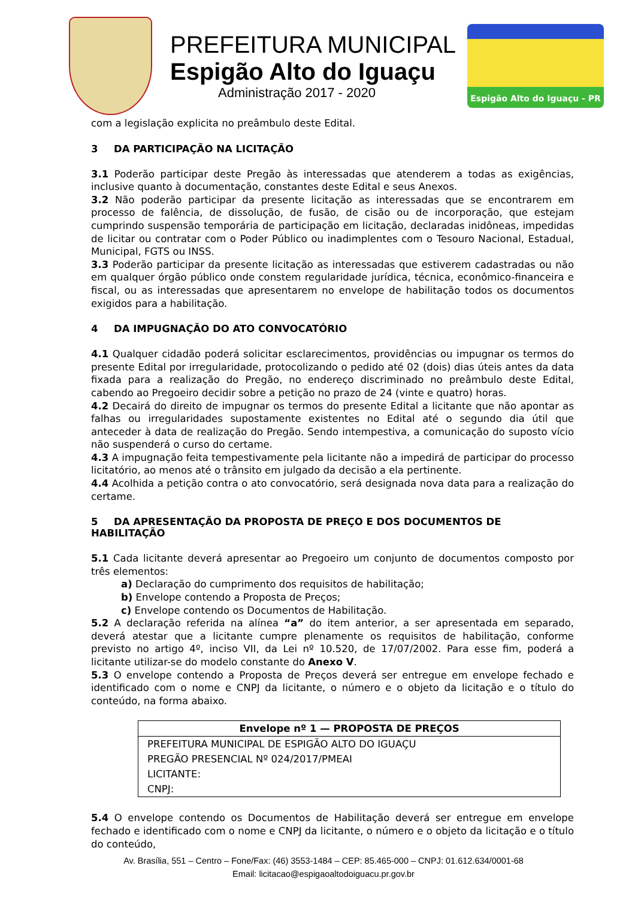PREFEITURA MUNICIPAL
Espigão Alto do Iguaçu
Administração 2017 - 2020
Espigão Alto do Iguaçu - PR
com a legislação explicita no preâmbulo deste Edital.
3 DA PARTICIPAÇÃO NA LICITAÇÃO
3.1 Poderão participar deste Pregão às interessadas que atenderem a todas as exigências, inclusive quanto à documentação, constantes deste Edital e seus Anexos.
3.2 Não poderão participar da presente licitação as interessadas que se encontrarem em processo de falência, de dissolução, de fusão, de cisão ou de incorporação, que estejam cumprindo suspensão temporária de participação em licitação, declaradas inidôneas, impedidas de licitar ou contratar com o Poder Público ou inadimplentes com o Tesouro Nacional, Estadual, Municipal, FGTS ou INSS.
3.3 Poderão participar da presente licitação as interessadas que estiverem cadastradas ou não em qualquer órgão público onde constem regularidade jurídica, técnica, econômico-financeira e fiscal, ou as interessadas que apresentarem no envelope de habilitação todos os documentos exigidos para a habilitação.
4 DA IMPUGNAÇÃO DO ATO CONVOCATÓRIO
4.1 Qualquer cidadão poderá solicitar esclarecimentos, providências ou impugnar os termos do presente Edital por irregularidade, protocolizando o pedido até 02 (dois) dias úteis antes da data fixada para a realização do Pregão, no endereço discriminado no preâmbulo deste Edital, cabendo ao Pregoeiro decidir sobre a petição no prazo de 24 (vinte e quatro) horas.
4.2 Decairá do direito de impugnar os termos do presente Edital a licitante que não apontar as falhas ou irregularidades supostamente existentes no Edital até o segundo dia útil que anteceder à data de realização do Pregão. Sendo intempestiva, a comunicação do suposto vício não suspenderá o curso do certame.
4.3 A impugnação feita tempestivamente pela licitante não a impedirá de participar do processo licitatório, ao menos até o trânsito em julgado da decisão a ela pertinente.
4.4 Acolhida a petição contra o ato convocatório, será designada nova data para a realização do certame.
5 DA APRESENTAÇÃO DA PROPOSTA DE PREÇO E DOS DOCUMENTOS DE HABILITAÇÃO
5.1 Cada licitante deverá apresentar ao Pregoeiro um conjunto de documentos composto por três elementos:
a) Declaração do cumprimento dos requisitos de habilitação;
b) Envelope contendo a Proposta de Preços;
c) Envelope contendo os Documentos de Habilitação.
5.2 A declaração referida na alínea “a” do item anterior, a ser apresentada em separado, deverá atestar que a licitante cumpre plenamente os requisitos de habilitação, conforme previsto no artigo 4º, inciso VII, da Lei nº 10.520, de 17/07/2002. Para esse fim, poderá a licitante utilizar-se do modelo constante do Anexo V.
5.3 O envelope contendo a Proposta de Preços deverá ser entregue em envelope fechado e identificado com o nome e CNPJ da licitante, o número e o objeto da licitação e o título do conteúdo, na forma abaixo.
| Envelope nº 1 — PROPOSTA DE PREÇOS |
| --- |
| PREFEITURA MUNICIPAL DE ESPIGÃO ALTO DO IGUAÇU |
| PREGÃO PRESENCIAL Nº 024/2017/PMEAI |
| LICITANTE: |
| CNPJ: |
5.4 O envelope contendo os Documentos de Habilitação deverá ser entregue em envelope fechado e identificado com o nome e CNPJ da licitante, o número e o objeto da licitação e o título do conteúdo,
Av. Brasília, 551 – Centro – Fone/Fax: (46) 3553-1484 – CEP: 85.465-000 – CNPJ: 01.612.634/0001-68
Email: licitacao@espigaoaltodoiguacu.pr.gov.br